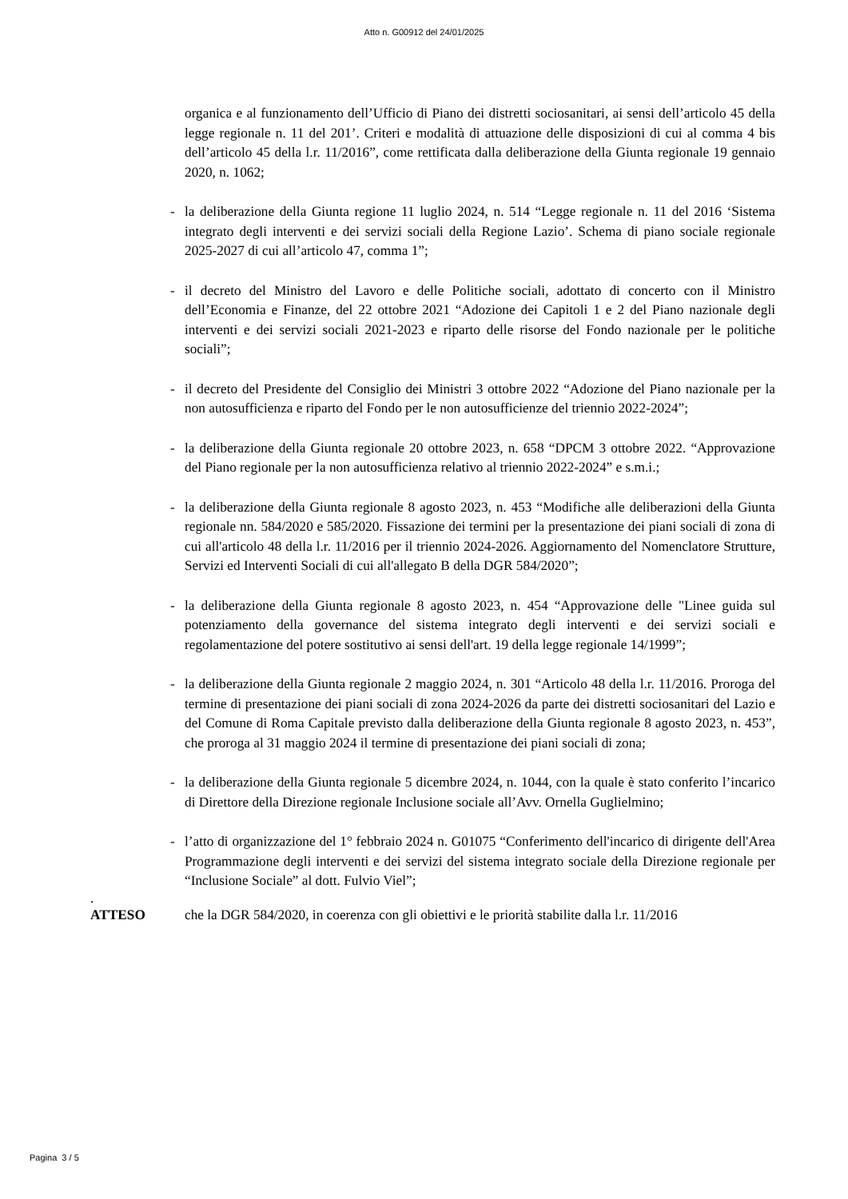Atto n. G00912 del 24/01/2025
organica e al funzionamento dell’Ufficio di Piano dei distretti sociosanitari, ai sensi dell’articolo 45 della legge regionale n. 11 del 201’. Criteri e modalità di attuazione delle disposizioni di cui al comma 4 bis dell’articolo 45 della l.r. 11/2016”, come rettificata dalla deliberazione della Giunta regionale 19 gennaio 2020, n. 1062;
- la deliberazione della Giunta regione 11 luglio 2024, n. 514 “Legge regionale n. 11 del 2016 ‘Sistema integrato degli interventi e dei servizi sociali della Regione Lazio’. Schema di piano sociale regionale 2025-2027 di cui all’articolo 47, comma 1”;
- il decreto del Ministro del Lavoro e delle Politiche sociali, adottato di concerto con il Ministro dell’Economia e Finanze, del 22 ottobre 2021 “Adozione dei Capitoli 1 e 2 del Piano nazionale degli interventi e dei servizi sociali 2021-2023 e riparto delle risorse del Fondo nazionale per le politiche sociali”;
- il decreto del Presidente del Consiglio dei Ministri 3 ottobre 2022 “Adozione del Piano nazionale per la non autosufficienza e riparto del Fondo per le non autosufficienze del triennio 2022-2024”;
- la deliberazione della Giunta regionale 20 ottobre 2023, n. 658 “DPCM 3 ottobre 2022. “Approvazione del Piano regionale per la non autosufficienza relativo al triennio 2022-2024” e s.m.i.;
- la deliberazione della Giunta regionale 8 agosto 2023, n. 453 “Modifiche alle deliberazioni della Giunta regionale nn. 584/2020 e 585/2020. Fissazione dei termini per la presentazione dei piani sociali di zona di cui all'articolo 48 della l.r. 11/2016 per il triennio 2024-2026. Aggiornamento del Nomenclatore Strutture, Servizi ed Interventi Sociali di cui all'allegato B della DGR 584/2020”;
- la deliberazione della Giunta regionale 8 agosto 2023, n. 454 “Approvazione delle "Linee guida sul potenziamento della governance del sistema integrato degli interventi e dei servizi sociali e regolamentazione del potere sostitutivo ai sensi dell'art. 19 della legge regionale 14/1999”;
- la deliberazione della Giunta regionale 2 maggio 2024, n. 301 “Articolo 48 della l.r. 11/2016. Proroga del termine di presentazione dei piani sociali di zona 2024-2026 da parte dei distretti sociosanitari del Lazio e del Comune di Roma Capitale previsto dalla deliberazione della Giunta regionale 8 agosto 2023, n. 453”, che proroga al 31 maggio 2024 il termine di presentazione dei piani sociali di zona;
- la deliberazione della Giunta regionale 5 dicembre 2024, n. 1044, con la quale è stato conferito l’incarico di Direttore della Direzione regionale Inclusione sociale all’Avv. Ornella Guglielmino;
- l’atto di organizzazione del 1° febbraio 2024 n. G01075 “Conferimento dell'incarico di dirigente dell'Area Programmazione degli interventi e dei servizi del sistema integrato sociale della Direzione regionale per “Inclusione Sociale” al dott. Fulvio Viel”;
.
ATTESO che la DGR 584/2020, in coerenza con gli obiettivi e le priorità stabilite dalla l.r. 11/2016
Pagina 3 / 5